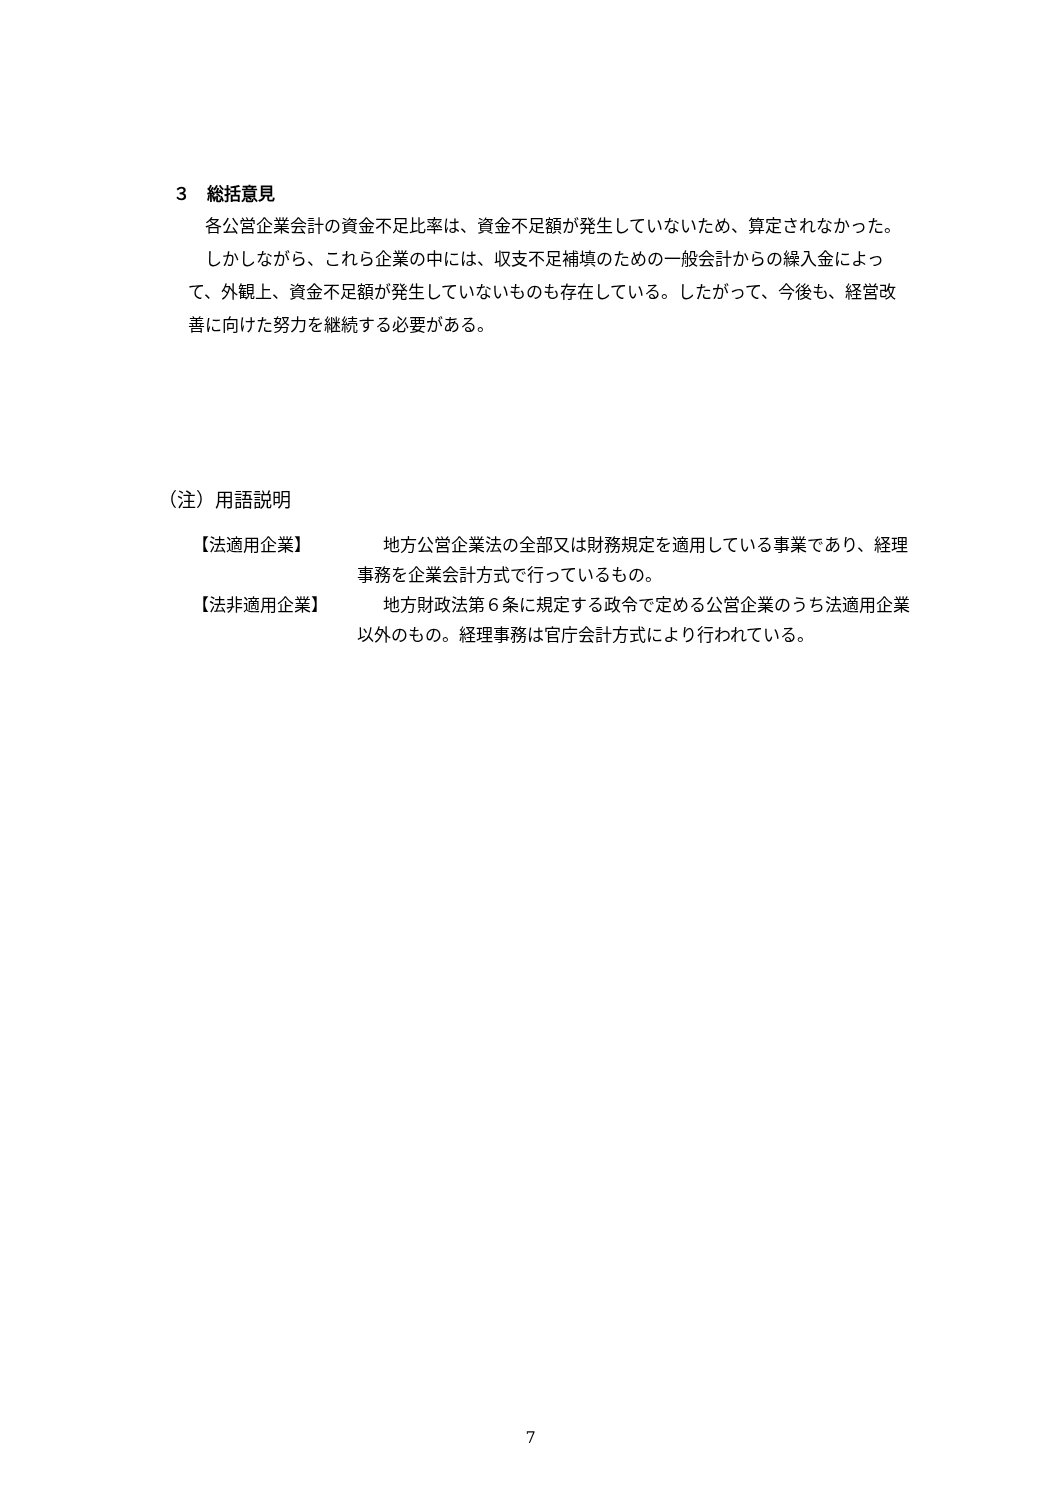３　総括意見
各公営企業会計の資金不足比率は、資金不足額が発生していないため、算定されなかった。
しかしながら、これら企業の中には、収支不足補填のための一般会計からの繰入金によって、外観上、資金不足額が発生していないものも存在している。したがって、今後も、経営改善に向けた努力を継続する必要がある。
（注）用語説明
【法適用企業】 地方公営企業法の全部又は財務規定を適用している事業であり、経理事務を企業会計方式で行っているもの。
【法非適用企業】 地方財政法第６条に規定する政令で定める公営企業のうち法適用企業以外のもの。経理事務は官庁会計方式により行われている。
7